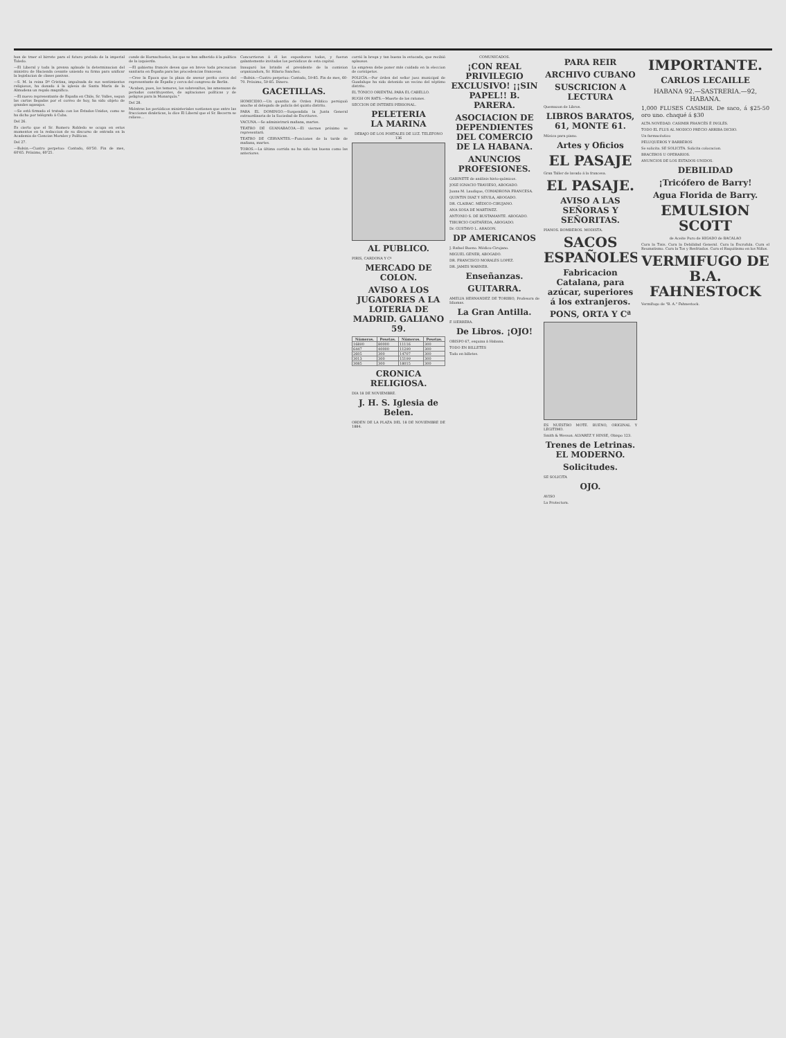han de traer el birrete para el futuro prelado de la imperial Toledo.
—El Liberal y toda la prensa aplaude la determinacion del ministro de Hacienda cesante uniendo su firma para unificar la legislacion de clases pasivas.
—S. M. la reina Dª Cristina, impulsada de sus sentimientos religiosos, ha donado á la iglesia de Santa María de la Almudena un regalo magnífico.
—El nuevo representante de España en Chile, Sr. Valles, segun las cartas llegadas por el correo de hoy, ha sido objeto de grandes agasajos.
—Se está firmado el tratado con los Estados-Unidos, como se ha dicho por telégrafo á Cuba.
Del 26.
Es cierto que el Sr. Romero Robledo se ocupa en estos momentos en la redaccion de su discurso de entrada en la Academia de Ciencias Morales y Políticas.
Del 27.
—Bolsin.—Cuatro perpetuo: Contado, 60'50. Fin de mes, 60'65. Próximo, 60'25.
conde de Hornachuelos, los que se han adherido á la política de la izquierda.
—El gobierno francés desea que en breve toda precaucion sanitaria en España para las procedencias francesas.
—Cree la Epoca que la plaza de asesor perito cerca del representante de España y cerca del congreso de Berlin.
"Acaben, pues, los temores, los sobresaltos, las amenazas de periodos constituyentes, de agitaciones políticas y de peligros para la Monarquía."
Del 28.
Miéntras los periódicos ministeriales sostienen que entre las fracciones dinásticas, lo dice El Liberal que el Sr. Becerra se relieve...
Concurrieron á él los expositores todos, y fueron galantemente invitados los periódicos de esta capital.
Inauguró los brindis el presidente de la comision organizadora, Sr. Hilario Sanchez.
—Bolsin.—Cuatro perpetuo: Contado, 59-85. Fin de mes, 60-70. Próximo, 59-85. Dinero.
GACETILLAS.
HOMICIDIO.—Un guardia de Orden Público persiguió anoche al delegado de policía del quinto distrito.
PARA EL DOMINGO.—Suspendida la Junta General extraordinaria de la Sociedad de Escritores.
VACUNA.—Se administrará mañana, martes.
TEATRO DE GUANABACOA.—El viernes próximo se representará.
TEATRO DE CERVANTES.—Funciones de la tarde de mañana, martes.
TOROS.—La última corrida no ha sido tan buena como las anteriores.
corrió la brega y tan buena la estocada, que recibió aplausos.
La empresa debe poner más cuidado en la eleccion de cornúpetos.
POLICÍA.—Por órden del señor juez municipal de Guadalupe ha sido detenido un vecino del séptimo distrito.
EL TÓNICO ORIENTAL PARA EL CABELLO.
RUGH ON RATS.—Muerte de los ratones.
SECCION DE INTERES PERSONAL.
PELETERIA
LA MARINA
DEBAJO DE LOS PORTALES DE LUZ. TELEFONO 136
AL PUBLICO.
PIRIS, CARDONA Y Cª
MERCADO DE COLON.
AVISO A LOS JUGADORES A LA LOTERIA DE MADRID. GALIANO 59.
| Números. | Pesetas. | Números. | Pesetas. |
| --- | --- | --- | --- |
| 16890 | 80000 | 11116 | 300 |
| 6447 | 40000 | 11290 | 300 |
| 2605 | 300 | 14707 | 300 |
| 3013 | 300 | 15199 | 300 |
| 3085 | 300 | 18015 | 300 |
CRONICA RELIGIOSA.
DIA 18 DE NOVIEMBRE.
J. H. S. Iglesia de Belen.
ORDEN DE LA PLAZA DEL 18 DE NOVIEMBRE DE 1884.
COMUNICADOS.
¡CON REAL PRIVILEGIO EXCLUSIVO! ¡¡SIN PAPEL!! B. PARERA.
ASOCIACION DE DEPENDIENTES DEL COMERCIO DE LA HABANA.
ANUNCIOS PROFESIONES.
GABINETE de análisis histo-químicos.
JOSE IGNACIO TRAVIESO, ABOGADO.
Juana M. Laudique, COMADRONA FRANCESA.
QUINTIN DIAZ Y SEVILA, ABOGADO.
DR. CLAIRAC. MÉDICO-CIRUJANO.
ANA SOSA DE MARTINEZ.
ANTONIO S. DE BUSTAMANTE. ABOGADO.
TIBURCIO CASTAÑEDA, ABOGADO.
Dr. GUSTAVO L. ARAGON.
DP AMERICANOS
J. Rafael Bueno. Médico-Cirujano.
MIGUEL GENER, ABOGADO.
DR. FRANCISCO MORALES LOPEZ.
DR. JAMES WARNER.
Enseñanzas.
GUITARRA.
AMELIA HERNANDEZ DE TORIBIO, Profesora de Idiomas.
La Gran Antilla.
F. HERRERA.
De Libros. ¡OJO!
OBISPO 67, esquina á Habana.
TODO EN BILLETES
Todo en billetes.
PARA REIR
ARCHIVO CUBANO
SUSCRICION A LECTURA
Quemazon de Libros.
LIBROS BARATOS, 61, MONTE 61.
Música para piano.
Artes y Oficios
EL PASAJE
Gran Taller de lavado á la francesa.
EL PASAJE.
AVISO A LAS SEÑORAS Y SEÑORITAS.
PIANOS. BOMBEROS. MODISTA.
SACOS ESPAÑOLES.
Fabricacion Catalana, para azúcar, superiores á los extranjeros.
PONS, ORTA Y Cª
ES NUESTRO MOTE. BUENO, ORIGINAL Y LEGITIMO.
Smith & Wesson. ALVAREZ Y HINSE, Obispo 123.
Trenes de Letrinas. EL MODERNO.
Solicitudes.
SE SOLICITA
OJO.
AVISO
La Protectora.
IMPORTANTE.
CARLOS LECAILLE
HABANA 92.—SASTRERIA.—92, HABANA.
1,000 FLUSES CASIMIR. De saco, á $25-50 oro uno. chaqué á $30
ALTA NOVEDAD. CASIMIR FRANCÉS É INGLÉS.
TODO EL FLUS AL MODICO PRECIO ARRIBA DICHO.
Un farmacéutico
PELUQUEROS Y BARBEROS
Se solicita. SE SOLICITA. Solicita colocacion.
BRACEROS U OPERARIOS.
ANUNCIOS DE LOS ESTADOS-UNIDOS.
DEBILIDAD
¡Tricófero de Barry!
Agua Florida de Barry.
EMULSION SCOTT
de Aceite Puro de HIGADO de BACALAO
Cura la Tisis. Cura la Debilidad General. Cura la Escrofula. Cura el Reumatismo. Cura la Tos y Resfriados. Cura el Raquitismo en los Niños.
VERMIFUGO DE B.A. FAHNESTOCK
Vermífugo de "B. A." Fahnestock.